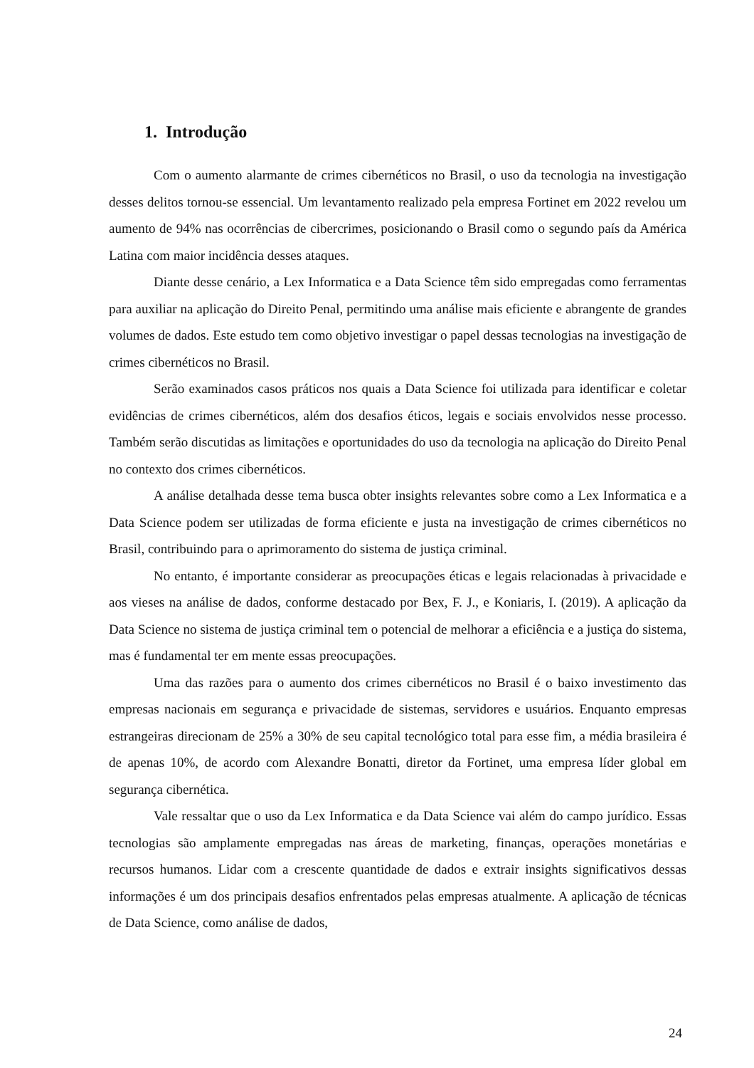1. Introdução
Com o aumento alarmante de crimes cibernéticos no Brasil, o uso da tecnologia na investigação desses delitos tornou-se essencial. Um levantamento realizado pela empresa Fortinet em 2022 revelou um aumento de 94% nas ocorrências de cibercrimes, posicionando o Brasil como o segundo país da América Latina com maior incidência desses ataques.
Diante desse cenário, a Lex Informatica e a Data Science têm sido empregadas como ferramentas para auxiliar na aplicação do Direito Penal, permitindo uma análise mais eficiente e abrangente de grandes volumes de dados. Este estudo tem como objetivo investigar o papel dessas tecnologias na investigação de crimes cibernéticos no Brasil.
Serão examinados casos práticos nos quais a Data Science foi utilizada para identificar e coletar evidências de crimes cibernéticos, além dos desafios éticos, legais e sociais envolvidos nesse processo. Também serão discutidas as limitações e oportunidades do uso da tecnologia na aplicação do Direito Penal no contexto dos crimes cibernéticos.
A análise detalhada desse tema busca obter insights relevantes sobre como a Lex Informatica e a Data Science podem ser utilizadas de forma eficiente e justa na investigação de crimes cibernéticos no Brasil, contribuindo para o aprimoramento do sistema de justiça criminal.
No entanto, é importante considerar as preocupações éticas e legais relacionadas à privacidade e aos vieses na análise de dados, conforme destacado por Bex, F. J., e Koniaris, I. (2019). A aplicação da Data Science no sistema de justiça criminal tem o potencial de melhorar a eficiência e a justiça do sistema, mas é fundamental ter em mente essas preocupações.
Uma das razões para o aumento dos crimes cibernéticos no Brasil é o baixo investimento das empresas nacionais em segurança e privacidade de sistemas, servidores e usuários. Enquanto empresas estrangeiras direcionam de 25% a 30% de seu capital tecnológico total para esse fim, a média brasileira é de apenas 10%, de acordo com Alexandre Bonatti, diretor da Fortinet, uma empresa líder global em segurança cibernética.
Vale ressaltar que o uso da Lex Informatica e da Data Science vai além do campo jurídico. Essas tecnologias são amplamente empregadas nas áreas de marketing, finanças, operações monetárias e recursos humanos. Lidar com a crescente quantidade de dados e extrair insights significativos dessas informações é um dos principais desafios enfrentados pelas empresas atualmente. A aplicação de técnicas de Data Science, como análise de dados,
24